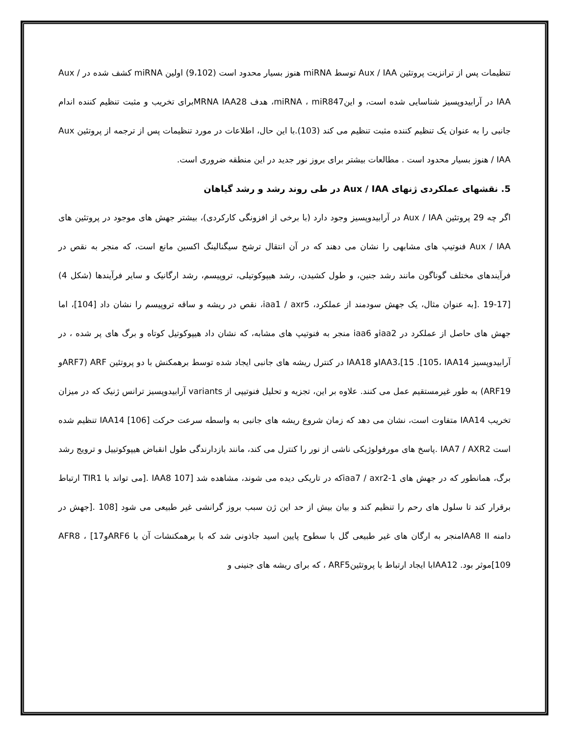تنظیمات پس از ترانزیت پروتئین Aux / IAA توسط miRNA هنوز بسیار محدود است (9،102) اولین miRNA کشف شده در Aux / IAA در آرابیدوپسیز شناسایی شده است، و اینmiRNA ، miR847، هدف MRNA IAA28برای تخریب و مثبت تنظیم کننده اندام جانبی را به عنوان یک تنظیم کننده مثبت تنظیم می کند (103).با این حال، اطلاعات در مورد تنظیمات پس از ترجمه از پروتئین Aux / IAA هنوز بسیار محدود است . مطالعات بیشتر برای بروز نور جدید در این منطقه ضروری است.
5. نقشهای عملکردی ژنهای Aux / IAA در طی روند رشد و رشد گیاهان
اگر چه 29 پروتئین Aux / IAA در آرابیدوپسیز وجود دارد (با برخی از افزونگی کارکردی)، بیشتر جهش های موجود در پروتئین های Aux / IAA فنوتیپ های مشابهی را نشان می دهند که در آن انتقال ترشح سیگنالینگ اکسین مانع است، که منجر به نقص در فرآیندهای مختلف گوناگون مانند رشد جنین، و طول کشیدن، رشد هیپوکوتیلی، تروپیسم، رشد ارگانیک و سایر فرآیندها (شکل 4) [17-19 .[به عنوان مثال، یک جهش سودمند از عملکرد، iaa1 / axr5، نقص در ریشه و ساقه تروپیسم را نشان داد [104]، اما جهش های حاصل از عملکرد در iaa2و iaa6 منجر به فنوتیپ های مشابه، که نشان داد هیپوکوتیل کوتاه و برگ های پر شده ، در آرابیدوپسیز IAA3،[15 .[105، IAA14و IAA18 در کنترل ریشه های جانبی ایجاد شده توسط برهمکنش با دو پروتئین ARF (ARF7و ARF19) به طور غیرمستقیم عمل می کنند. علاوه بر این، تجزیه و تحلیل فنوتیپی از variants آرابیدوپسیز ترانس ژنیک که در میزان تخریب IAA14 متفاوت است، نشان می دهد که زمان شروع ریشه های جانبی به واسطه سرعت حرکت [106] IAA14 تنظیم شده است IAA7 / AXR2 .پاسخ های مورفولوژیکی ناشی از نور را کنترل می کند، مانند بازدارندگی طول انقباض هیپوکوتییل و ترویج رشد برگ، همانطور که در جهش های iaa7 / axr2-1که در تاریکی دیده می شوند، مشاهده شد [IAA8 107 .[می تواند با TIR1 ارتباط برقرار کند تا سلول های رحم را تنظیم کند و بیان بیش از حد این ژن سبب بروز گرانشی غیر طبیعی می شود [108 .[جهش در دامنه IAA8 IIمنجر به ارگان های غیر طبیعی گل با سطوح پایین اسید جاذونی شد که با برهمکنشات آن با ARF6و17] AFR8 ، [109موثر بود. IAA12با ایجاد ارتباط با پروتئینARF5 ، که برای ریشه های جنینی و